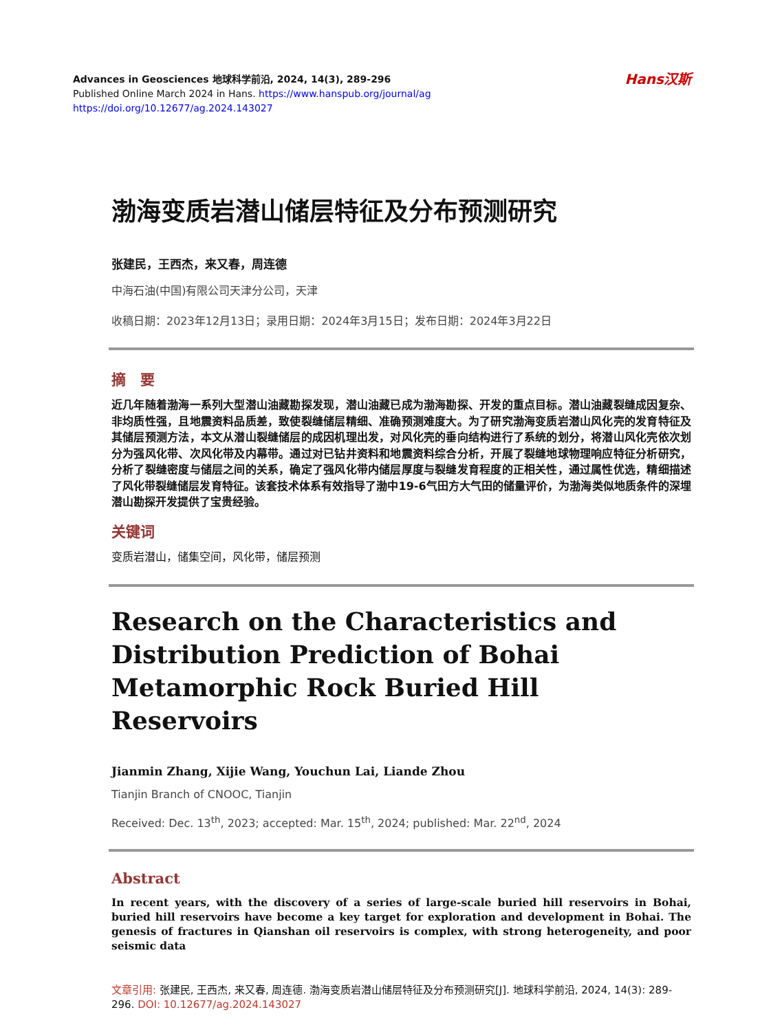Advances in Geosciences 地球科学前沿, 2024, 14(3), 289-296
Published Online March 2024 in Hans. https://www.hanspub.org/journal/ag
https://doi.org/10.12677/ag.2024.143027
Hans汉斯
渤海变质岩潜山储层特征及分布预测研究
张建民，王西杰，来又春，周连德
中海石油(中国)有限公司天津分公司，天津
收稿日期：2023年12月13日；录用日期：2024年3月15日；发布日期：2024年3月22日
摘　要
近几年随着渤海一系列大型潜山油藏勘探发现，潜山油藏已成为渤海勘探、开发的重点目标。潜山油藏裂缝成因复杂、非均质性强，且地震资料品质差，致使裂缝储层精细、准确预测难度大。为了研究渤海变质岩潜山风化壳的发育特征及其储层预测方法，本文从潜山裂缝储层的成因机理出发，对风化壳的垂向结构进行了系统的划分，将潜山风化壳依次划分为强风化带、次风化带及内幕带。通过对已钻井资料和地震资料综合分析，开展了裂缝地球物理响应特征分析研究，分析了裂缝密度与储层之间的关系，确定了强风化带内储层厚度与裂缝发育程度的正相关性，通过属性优选，精细描述了风化带裂缝储层发育特征。该套技术体系有效指导了渤中19-6气田方大气田的储量评价，为渤海类似地质条件的深埋潜山勘探开发提供了宝贵经验。
关键词
变质岩潜山，储集空间，风化带，储层预测
Research on the Characteristics and Distribution Prediction of Bohai Metamorphic Rock Buried Hill Reservoirs
Jianmin Zhang, Xijie Wang, Youchun Lai, Liande Zhou
Tianjin Branch of CNOOC, Tianjin
Received: Dec. 13<sup>th</sup>, 2023; accepted: Mar. 15<sup>th</sup>, 2024; published: Mar. 22<sup>nd</sup>, 2024
Abstract
In recent years, with the discovery of a series of large-scale buried hill reservoirs in Bohai, buried hill reservoirs have become a key target for exploration and development in Bohai. The genesis of fractures in Qianshan oil reservoirs is complex, with strong heterogeneity, and poor seismic data
文章引用: 张建民, 王西杰, 来又春, 周连德. 渤海变质岩潜山储层特征及分布预测研究[J]. 地球科学前沿, 2024, 14(3): 289-296. DOI: 10.12677/ag.2024.143027